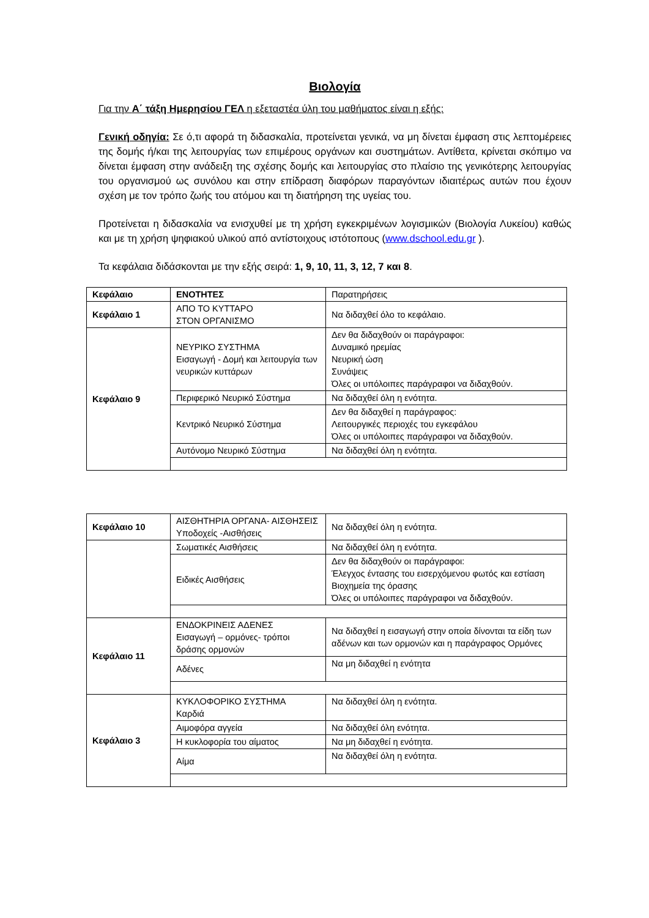Βιολογία
Για την Α΄ τάξη Ημερησίου ΓΕΛ η εξεταστέα ύλη του μαθήματος είναι η εξής:
Γενική οδηγία: Σε ό,τι αφορά τη διδασκαλία, προτείνεται γενικά, να μη δίνεται έμφαση στις λεπτομέρειες της δομής ή/και της λειτουργίας των επιμέρους οργάνων και συστημάτων. Αντίθετα, κρίνεται σκόπιμο να δίνεται έμφαση στην ανάδειξη της σχέσης δομής και λειτουργίας στο πλαίσιο της γενικότερης λειτουργίας του οργανισμού ως συνόλου και στην επίδραση διαφόρων παραγόντων ιδιαιτέρως αυτών που έχουν σχέση με τον τρόπο ζωής του ατόμου και τη διατήρηση της υγείας του.
Προτείνεται η διδασκαλία να ενισχυθεί με τη χρήση εγκεκριμένων λογισμικών (Βιολογία Λυκείου) καθώς και με τη χρήση ψηφιακού υλικού από αντίστοιχους ιστότοπους (www.dschool.edu.gr ).
Τα κεφάλαια διδάσκονται με την εξής σειρά: 1, 9, 10, 11, 3, 12, 7 και 8.
| Κεφάλαιο | ΕΝΟΤΗΤΕΣ | Παρατηρήσεις |
| Κεφάλαιο 1 | ΑΠΟ ΤΟ ΚΥΤΤΑΡΟ ΣΤΟΝ ΟΡΓΑΝΙΣΜΟ | Να διδαχθεί όλο το κεφάλαιο. |
| Κεφάλαιο 9 | ΝΕΥΡΙΚΟ ΣΥΣΤΗΜΑ Εισαγωγή - Δομή και λειτουργία των νευρικών κυττάρων | Δεν θα διδαχθούν οι παράγραφοι: Δυναμικό ηρεμίας Νευρική ώση Συνάψεις Όλες οι υπόλοιπες παράγραφοι να διδαχθούν. |
| | Περιφερικό Νευρικό Σύστημα | Να διδαχθεί όλη η ενότητα. |
| | Κεντρικό Νευρικό Σύστημα | Δεν θα διδαχθεί η παράγραφος: Λειτουργικές περιοχές του εγκεφάλου Όλες οι υπόλοιπες παράγραφοι να διδαχθούν. |
| | Αυτόνομο Νευρικό Σύστημα | Να διδαχθεί όλη η ενότητα. |
| Κεφάλαιο 10 | ΑΙΣΘΗΤΗΡΙΑ ΟΡΓΑΝΑ- ΑΙΣΘΗΣΕΙΣ Υποδοχείς -Αισθήσεις | Να διδαχθεί όλη η ενότητα. |
| | Σωματικές Αισθήσεις | Να διδαχθεί όλη η ενότητα. |
| | Ειδικές Αισθήσεις | Δεν θα διδαχθούν οι παράγραφοι: Έλεγχος έντασης του εισερχόμενου φωτός και εστίαση Βιοχημεία της όρασης Όλες οι υπόλοιπες παράγραφοι να διδαχθούν. |
| Κεφάλαιο 11 | ΕΝΔΟΚΡΙΝΕΙΣ ΑΔΕΝΕΣ Εισαγωγή – ορμόνες- τρόποι δράσης ορμονών | Να διδαχθεί η εισαγωγή στην οποία δίνονται τα είδη των αδένων και των ορμονών και η παράγραφος Ορμόνες |
| | Αδένες | Να μη διδαχθεί η ενότητα |
| Κεφάλαιο 3 | ΚΥΚΛΟΦΟΡΙΚΟ ΣΥΣΤΗΜΑ Καρδιά | Να διδαχθεί όλη η ενότητα. |
| | Αιμοφόρα αγγεία | Να διδαχθεί όλη ενότητα. |
| | Η κυκλοφορία του αίματος | Να μη διδαχθεί η ενότητα. |
| | Αίμα | Να διδαχθεί όλη η ενότητα. |